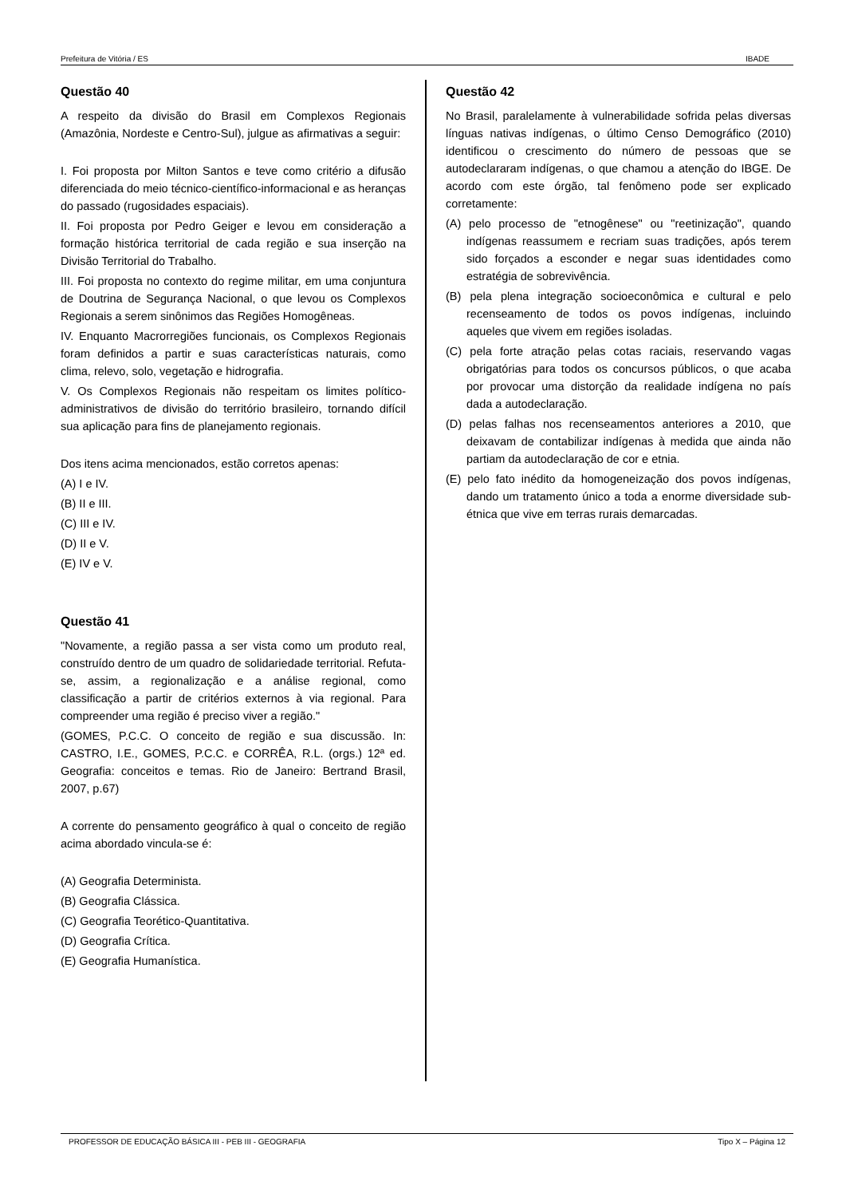Prefeitura de Vitória / ES IBADE
Questão 40
A respeito da divisão do Brasil em Complexos Regionais (Amazônia, Nordeste e Centro-Sul), julgue as afirmativas a seguir:
I. Foi proposta por Milton Santos e teve como critério a difusão diferenciada do meio técnico-científico-informacional e as heranças do passado (rugosidades espaciais).
II. Foi proposta por Pedro Geiger e levou em consideração a formação histórica territorial de cada região e sua inserção na Divisão Territorial do Trabalho.
III. Foi proposta no contexto do regime militar, em uma conjuntura de Doutrina de Segurança Nacional, o que levou os Complexos Regionais a serem sinônimos das Regiões Homogêneas.
IV. Enquanto Macrorregiões funcionais, os Complexos Regionais foram definidos a partir e suas características naturais, como clima, relevo, solo, vegetação e hidrografia.
V. Os Complexos Regionais não respeitam os limites político-administrativos de divisão do território brasileiro, tornando difícil sua aplicação para fins de planejamento regionais.
Dos itens acima mencionados, estão corretos apenas:
(A) I e IV.
(B) II e III.
(C) III e IV.
(D) II e V.
(E) IV e V.
Questão 41
"Novamente, a região passa a ser vista como um produto real, construído dentro de um quadro de solidariedade territorial. Refuta-se, assim, a regionalização e a análise regional, como classificação a partir de critérios externos à via regional. Para compreender uma região é preciso viver a região."
(GOMES, P.C.C. O conceito de região e sua discussão. In: CASTRO, I.E., GOMES, P.C.C. e CORRÊA, R.L. (orgs.) 12ª ed. Geografia: conceitos e temas. Rio de Janeiro: Bertrand Brasil, 2007, p.67)
A corrente do pensamento geográfico à qual o conceito de região acima abordado vincula-se é:
(A) Geografia Determinista.
(B) Geografia Clássica.
(C) Geografia Teorético-Quantitativa.
(D) Geografia Crítica.
(E) Geografia Humanística.
Questão 42
No Brasil, paralelamente à vulnerabilidade sofrida pelas diversas línguas nativas indígenas, o último Censo Demográfico (2010) identificou o crescimento do número de pessoas que se autodeclararam indígenas, o que chamou a atenção do IBGE. De acordo com este órgão, tal fenômeno pode ser explicado corretamente:
(A) pelo processo de "etnogênese" ou "reetinização", quando indígenas reassumem e recriam suas tradições, após terem sido forçados a esconder e negar suas identidades como estratégia de sobrevivência.
(B) pela plena integração socioeconômica e cultural e pelo recenseamento de todos os povos indígenas, incluindo aqueles que vivem em regiões isoladas.
(C) pela forte atração pelas cotas raciais, reservando vagas obrigatórias para todos os concursos públicos, o que acaba por provocar uma distorção da realidade indígena no país dada a autodeclaração.
(D) pelas falhas nos recenseamentos anteriores a 2010, que deixavam de contabilizar indígenas à medida que ainda não partiam da autodeclaração de cor e etnia.
(E) pelo fato inédito da homogeneização dos povos indígenas, dando um tratamento único a toda a enorme diversidade sub-étnica que vive em terras rurais demarcadas.
PROFESSOR DE EDUCAÇÃO BÁSICA III - PEB III - GEOGRAFIA Tipo X – Página 12